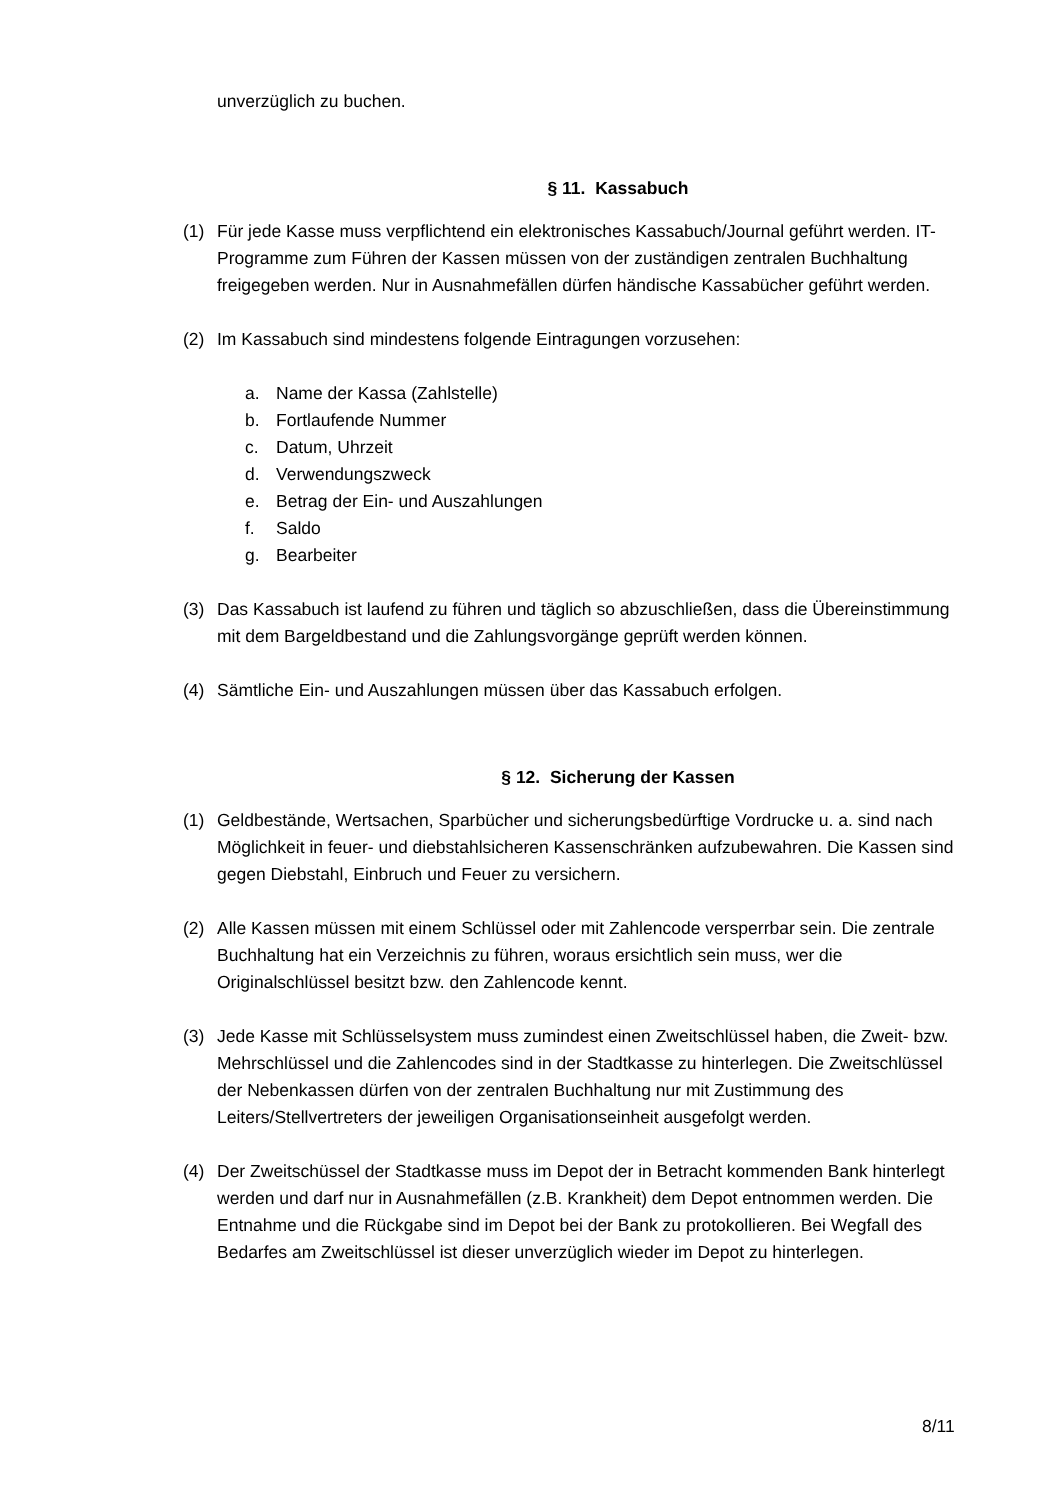unverzüglich zu buchen.
§ 11. Kassabuch
(1) Für jede Kasse muss verpflichtend ein elektronisches Kassabuch/Journal geführt werden. IT-Programme zum Führen der Kassen müssen von der zuständigen zentralen Buchhaltung freigegeben werden. Nur in Ausnahmefällen dürfen händische Kassabücher geführt werden.
(2) Im Kassabuch sind mindestens folgende Eintragungen vorzusehen:
a. Name der Kassa (Zahlstelle)
b. Fortlaufende Nummer
c. Datum, Uhrzeit
d. Verwendungszweck
e. Betrag der Ein- und Auszahlungen
f. Saldo
g. Bearbeiter
(3) Das Kassabuch ist laufend zu führen und täglich so abzuschließen, dass die Übereinstimmung mit dem Bargeldbestand und die Zahlungsvorgänge geprüft werden können.
(4) Sämtliche Ein- und Auszahlungen müssen über das Kassabuch erfolgen.
§ 12. Sicherung der Kassen
(1) Geldbestände, Wertsachen, Sparbücher und sicherungsbedürftige Vordrucke u. a. sind nach Möglichkeit in feuer- und diebstahlsicheren Kassenschränken aufzubewahren. Die Kassen sind gegen Diebstahl, Einbruch und Feuer zu versichern.
(2) Alle Kassen müssen mit einem Schlüssel oder mit Zahlencode versperrbar sein. Die zentrale Buchhaltung hat ein Verzeichnis zu führen, woraus ersichtlich sein muss, wer die Originalschlüssel besitzt bzw. den Zahlencode kennt.
(3) Jede Kasse mit Schlüsselsystem muss zumindest einen Zweitschlüssel haben, die Zweit- bzw. Mehrschlüssel und die Zahlencodes sind in der Stadtkasse zu hinterlegen. Die Zweitschlüssel der Nebenkassen dürfen von der zentralen Buchhaltung nur mit Zustimmung des Leiters/Stellvertreters der jeweiligen Organisationseinheit ausgefolgt werden.
(4) Der Zweitschüssel der Stadtkasse muss im Depot der in Betracht kommenden Bank hinterlegt werden und darf nur in Ausnahmefällen (z.B. Krankheit) dem Depot entnommen werden. Die Entnahme und die Rückgabe sind im Depot bei der Bank zu protokollieren. Bei Wegfall des Bedarfes am Zweitschlüssel ist dieser unverzüglich wieder im Depot zu hinterlegen.
8/11